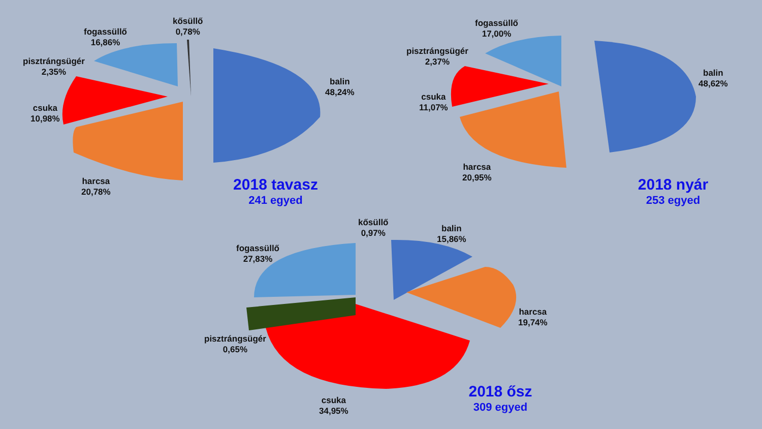kősüllő
0,78%
fogassüllő
16,86%
pisztrángsügér
2,35%
csuka
10,98%
balin
48,24%
harcsa
20,78%
2018 tavasz
241 egyed
fogassüllő
17,00%
pisztrángsügér
2,37%
csuka
11,07%
balin
48,62%
harcsa
20,95%
2018 nyár
253 egyed
kősüllő
0,97%
balin
15,86%
fogassüllő
27,83%
harcsa
19,74%
pisztrángsügér
0,65%
csuka
34,95%
2018 ősz
309 egyed